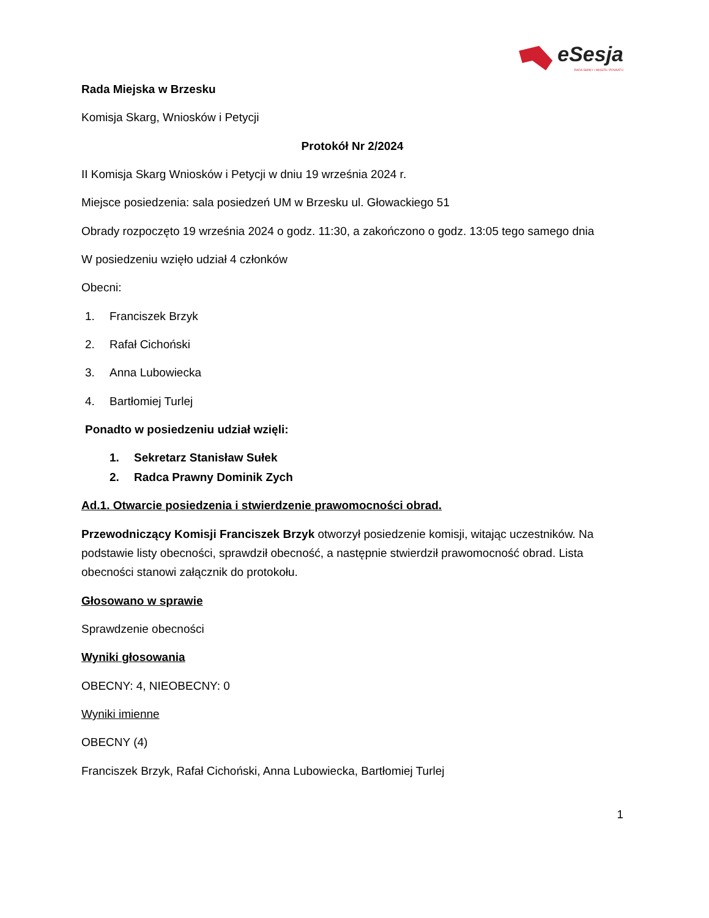eSesja
RADA GMINY / MIASTA / POWIATU
Rada Miejska w Brzesku
Komisja Skarg, Wniosków i Petycji
Protokół Nr 2/2024
II Komisja Skarg Wniosków i Petycji w dniu 19 września 2024 r.
Miejsce posiedzenia: sala posiedzeń UM w Brzesku ul. Głowackiego 51
Obrady rozpoczęto 19 września 2024 o godz. 11:30, a zakończono o godz. 13:05 tego samego dnia
W posiedzeniu wzięło udział 4 członków
Obecni:
1. Franciszek Brzyk
2. Rafał Cichoński
3. Anna Lubowiecka
4. Bartłomiej Turlej
Ponadto w posiedzeniu udział wzięli:
1. Sekretarz Stanisław Sułek
2. Radca Prawny Dominik Zych
Ad.1. Otwarcie posiedzenia i stwierdzenie prawomocności obrad.
Przewodniczący Komisji Franciszek Brzyk otworzył posiedzenie komisji, witając uczestników. Na podstawie listy obecności, sprawdził obecność, a następnie stwierdził prawomocność obrad. Lista obecności stanowi załącznik do protokołu.
Głosowano w sprawie
Sprawdzenie obecności
Wyniki głosowania
OBECNY: 4, NIEOBECNY: 0
Wyniki imienne
OBECNY (4)
Franciszek Brzyk, Rafał Cichoński, Anna Lubowiecka, Bartłomiej Turlej
1